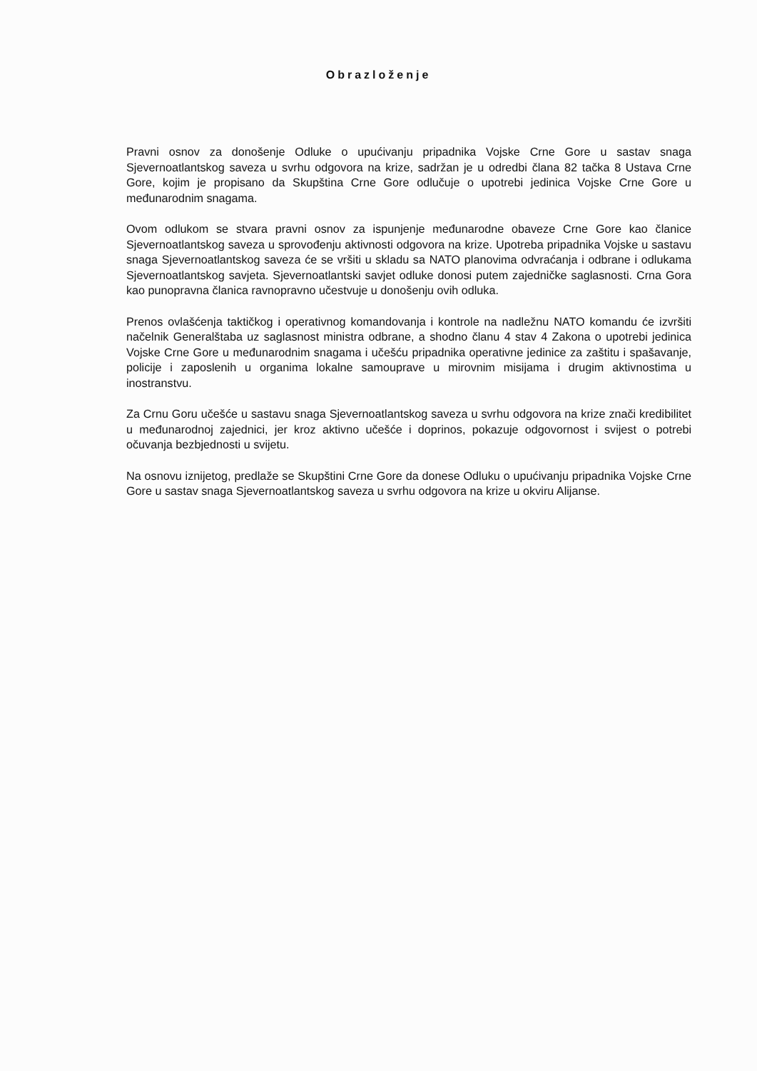Obrazloženje
Pravni osnov za donošenje Odluke o upućivanju pripadnika Vojske Crne Gore u sastav snaga Sjevernoatlantskog saveza u svrhu odgovora na krize, sadržan je u odredbi člana 82 tačka 8 Ustava Crne Gore, kojim je propisano da Skupština Crne Gore odlučuje o upotrebi jedinica Vojske Crne Gore u međunarodnim snagama.
Ovom odlukom se stvara pravni osnov za ispunjenje međunarodne obaveze Crne Gore kao članice Sjevernoatlantskog saveza u sprovođenju aktivnosti odgovora na krize. Upotreba pripadnika Vojske u sastavu snaga Sjevernoatlantskog saveza će se vršiti u skladu sa NATO planovima odvraćanja i odbrane i odlukama Sjevernoatlantskog savjeta. Sjevernoatlantski savjet odluke donosi putem zajedničke saglasnosti. Crna Gora kao punopravna članica ravnopravno učestvuje u donošenju ovih odluka.
Prenos ovlašćenja taktičkog i operativnog komandovanja i kontrole na nadležnu NATO komandu će izvršiti načelnik Generalštaba uz saglasnost ministra odbrane, a shodno članu 4 stav 4 Zakona o upotrebi jedinica Vojske Crne Gore u međunarodnim snagama i učešću pripadnika operativne jedinice za zaštitu i spašavanje, policije i zaposlenih u organima lokalne samouprave u mirovnim misijama i drugim aktivnostima u inostranstvu.
Za Crnu Goru učešće u sastavu snaga Sjevernoatlantskog saveza u svrhu odgovora na krize znači kredibilitet u međunarodnoj zajednici, jer kroz aktivno učešće i doprinos, pokazuje odgovornost i svijest o potrebi očuvanja bezbjednosti u svijetu.
Na osnovu iznijetog, predlaže se Skupštini Crne Gore da donese Odluku o upućivanju pripadnika Vojske Crne Gore u sastav snaga Sjevernoatlantskog saveza u svrhu odgovora na krize u okviru Alijanse.